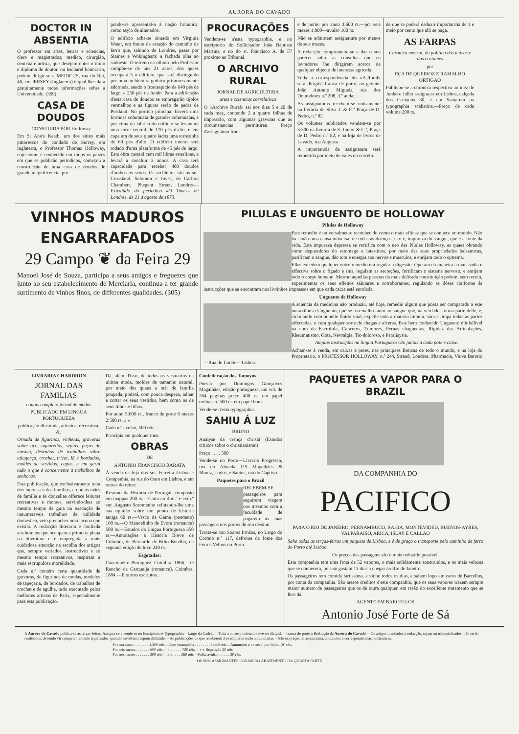AURORA DO CAVADO
DOCTOR IN ABSENTIA
O professor em artes, lettras e sciencias, clero e magistrados; medico, cirurgião, dentista e artista, que desejem obter o titulo e diploma de doutor, ou bacharel honorario, pódem dirigir-se a MEDICUS, rua do Rei, 46, em JERSEY (Inglaterra) o qual lhes dará gratuitamente todas informações sobre a Universidade. (369)
CASA DE DOUDOS
CONSTUIDA POR Holloway
Em St Ann's Keath, um dos sitios mais pittorescos do condado de Surrey, em Inglaterra, o Professor Thomaz Holloway, cujo nome é conhecido em todos os paizes em que se publicão periodicos, começou a construcção de uma casa de doudos de grande magnificencia, pro-
pondo-se apresental-a á nação britanica, como asylo de alienados.
O edificio acha-se situado em Virginia Water, em frente da estação do caminho de ferro que, sahindo de Londres, passa por Staines e Wokingham: a fachada olha ao sudoeste. O terreno escolhido pelo Professor compõe-se de uns 21 acres, dos quaes occupará 5 o edificio, que será distinguido por uma architetura gothica primorosamente adornada, sendo o frontespicio de 640 pés de largo, e 250 pés de fundo. Para a edificação d'esta casa de doudos se empregarão tijolos vermelhos e as figuras serão de pedra de Portland. No portico principal haverá uma formosa columnata de grandes columnatas, e por cima da fabrica do edificio se levantará uma torre central de 170 pés d'alto, e em capa um de seus quatro lados uma torresinha de 60 pés d'alto. O edificio inteiro será rodado d'uma plataforma de 45 pés de largo. Esta obra custará cem mil libras esterlinas, e levará a concluir 3 annos. A casa terá capacidade para receber 400 doudos d'ambos os sexos. Os architetos são os srs. Crossland, Salomon e Joves, de Carlton Chambers, Phegent Street, Londres—Extrahido do periodico «O Times» de Londres, de 21 d'agosto de 1873.
PROCURAÇÕES
Vendem-se n'esta typographia, e no escriptorio do Sollicitador João Baptista Martins, e no do sr. Francisco A. de F.ª proximo ao Tribunal.
O ARCHIVO RURAL
JORNAL DE AGRICULTURA
artes e sciencias correlativas
O «Archivo Rural» sai nos dias 5 e 20 de cada mez, contendo 2 a quatro folhas de impressão, com algumas gravuras que as circumstancias permittiren. Preço d'assignatura fran-
e de porte: por anno 3:600 rs.—por seis mezes 1:800—avulso 160 rs.
Não se admittem assignatura por menos de seis mezes.
A redacção compromette-se a dar o seu parecer sobre as consultas que os lavradores lhe dirigirem acerca de qualquer objecto de interesse agricola.
Toda a correspondencia do «A.Rural» será dirigida franca de porte, ao gerente João Antonio Migueis, rua dos Douradores n.º 208, 3.º andar.
As assignaturas recebem-se unicamente na livraria de Silva J. & C.ª Praça de D. Pedro, n.º 82.
Os volumes publicados vendem-se por 3:300 na livraria de S. Junior & C.ª, Praça de D. Pedro n.º 82, e na loja de livros de Lavado, rua Augusta
A importancia da assignatura será remettida por meio de vales do correio.
de que se poderá deduzir importancia de 1 e meio por cento que alli se paga.
AS FARPAS
Chronica mensal, da politica das lettras e dos costumes
por
EÇA DE QUEIROZ E RAMALHO ORTIGÃO
Publicou-se a chronica respectiva ao mez de Junho e Julho assigna-se em Lisboa, calçada dos Caetanos 30, e em Santarem na typographia scabatina.—Preço de cada volume 200 rs.
VINHOS MADUROS
ENGARRAFADOS
29 Campo ❦ da Feira 29
Manoel José de Souza, participa a seus amigos e freguezes que junto ao seu estabelecimento de Merciaria, continua a ter grande surtimento de vinhos finos, de differentes qualidades. (305)
PILULAS E UNGUENTO DE HOLLOWAY
Pilulas de Holloway
Este remedio é universalmente recouhecido como o mais efficaz que se conhece no mundo. Não ha senão uma causa universal de todas as doenças, isto é, impureza do sangue, que é a fonte da vida. Esta impureza depressa se rectifica com o uso das Pilulas Holloway, as quaes obrando como depuradores do estomago e intestinos, por meio das suas propriedades balsamicas, purificam o sangue, dão tom e energia aos nervos e musculos, e enrijam todo o systema.
Ellas excedem qualquer outro remedio em regular a digestão. Operam da maneira a mais sadia e effectiva sobre o figado e rins, regulam as secreções, fortificam o sistema nervoso, e enrijam todo o corpo humano. Mesmo aquellas pessoas da mais delicada constituição podem, sem receio, experimentar os seus effeitos salutares e corroborantes, regulando as dóses conforme ás instrucções que se encontram nos livrinhos impressos em que cada caixa está enrolada.
Unguento de Holloway
A sciencia da medicina não produziu, até hoje, remedio algum que possa ser comparado a este maravilhoso Unguento, que se assemelho tanto ao sangue que, na verdade, forma parte delle, e, circulando com aquelle fluido vital, expelle toda a materia impura, sára e limpa todas as partes affectadas, e cura qualquer sorte de chagas e alceras. Este bem conhecido Unguento é infallivel na cura da Escrofula, Canceros, Tumores, Pernas chaguentas, Rigidez das Articulações, Rheumatismo, Gota, Nevralgia, Tic-doloroso, e Paralisysia.
Amplas instrucções na lingua Portugueza vão juntas a cada pote e caixa.
Acham-se á venda, em caixas e potes, nas principaes Boticas de todo o mundo, e na loja do Proprietario, o PROFESSOR HOLLOWAY, n.º 244, Strand, Londres. Pharmacia, Viuva Barreto—Rua do Loreto—Lisboa.
LIVRARIA CHARDRON
JORNAL DAS FAMILIAS
o mais completo jornal de modas
PUBLICADO EM LINGUA PORTUGUEZA
publicação illustrada, artistica, recreativa, &.
Ornada de figurinos, vinhetas, gravuras sobre aço, aguarellas, sepias, peças de musica, desenhos de trabalhos sobre talagarça, crochet, tricot, lã e bordados, moldes de vestidos, capas, e em geral tudo o que é concernente a trabalhos de senhoras.
Esta publicação, que exclusivamente trata dos interesses das familias, e que ás mães de familia e ás donzellas offerece leituras recreativas e moraes, servindo-lhes ao mesmo tempo de guia na execução de innumeraveis trabalhos de utilidade domestica, veio preencher uma lacuna que existia. A redacção litteraria é confiada aos homens que occupam a primeira plana na litteratura e é empregada a mais cuidadosa attenção na escolha dos artigos que, sempre variados, instructivos e ao mesmo tempo recreativos, respiram a mais escrupulosa moralidade.
Cada n.º contém certa quantidade de gravuras, de figurinos de modas, modelos de tapeçaria, de bordados, de trabalhos de crochet e de agulha, tudo executado pelos melhores artistas de Paris, especialmente para esta publicação.
Dá, além d'isso, de todos os vestuarios da ultima moda, moldes de tamanho natural, por meio dos quaes a mãi de familia poupada, poderá, com pouca despeza, talhar e cortar os seus vestidos, bem como os de seus filhos e filhas.
Por anno 5:000 rs., franco de porte 6 mezes 2:500 rs. » »
Cada n.º avulso, 500 réis
Principia em qualquer mez.
OBRAS
DE
ANTONIO FRANCISCO BARATA
Á venda na loja dos srs. Ferreira Lisboa e Companhia, na rua do Ouro em Lisboa, e em outras do reino:
Resumo da Historia de Portugal, composto em mappas 200 rs.—Carta ao illm.º e exm.º snr. Augusto Soromenho refutando-lhe uma sua opinião sobre um ponto de historia antiga 60 rs.—Vasco da Gama (poemeto) 100 rs.—O Manoelinho de Evora (romance) 500 rs.—Estudos da Lingua Portugueza 350 rs.—Annotações á Historia Breve de Coimbra, de Bernardo de Brito Botelho, na segunda edição de luxo 240 rs.
Esgotadas:
Cancioneiro Portuguez, Coimbra, 1866.—O Rancho da Carqueija (romance), Coimbra, 1884.—E outros escriptos.
Confederação dos Tamoyos
Poesia por Domingos Gonçalves Magalhães, edição portugueza, um vol. de 264 paginas preço 400 rs. em papel ordinario, 500 rs. em papel bom.
Vende-se n'esta typographia.
SAHIU Á LUZ
BRUNO
Analyse da crença christã (Estudos criticos sobre o christianismo)
Preço . . . . 500
Vende-se no Porto—Livraria Progresso, rua do Almada 119—Magalhães & Moniz, Loyos, e Santos, rua do Captivo.
Paquetes para o Brazil
RECEBEM-SE passageiros para seguirem viagem nos mesmos com a faculdade de pagarem as suas passagens nos portos do seu destino.
Tracta-se con Soares Irmãos, no Largo do Correio n.º 117, defronte da fonte dos Ferros Velhos no Porto.
PAQUETES A VAPOR PARA O BRAZIL
DA COMPANHIA DO
PACIFICO
PARA O RIO DE JANEIRO, PERNAMBUCO, BAHIA, MONTEVIDEU, BUENOS-AYRES, VALPARAISO, ARICA, ISLAY E CALLAO
Sahe todas as terças-feiras um paquete de Lisboa, e é de graça o transporte pelo caminho de ferro do Porto até Lisboa.
Os preços das passagens são o mais reduzido possivel.
Esta companhia tem uma frota de 52 vapores, o mais solidamente aonstruidos, e os mais velozes que se conhecem, pois só gastam 13 dias a chegar ao Rio de Janeiro.
Os passageiros tem comida fartissima, e vinho todos os dias, e sahem logo em carro de Barcellos, por conta da companhia. São taesos creditos d'esta companhia, que os seus vapores trazem sempre maior numero de passageiros que os de outra qualquer, em rasão do excellente tratamento que se lhes dá.
AGENTE EM BARCELLOS
Antonio José Forte de Sá
A Aurora do Cavado publica-se ás terças-feiras. Assigna-se e vende-se no Escriptorio e Typographia—Largo da Cadeia.—Toda a correspondencia deve ser dirigida—franca de porte á Redacção da Aurora do Cavado.—Os artigos mandados á redacção, sejam ou não publicados, não serão restituidos, devendo vir competentemente legalisados, quando involvam responsabilidade.—As publicações de que receberem 2 exemplares serão annunciadas.—São os preços da assignatura, annuncios e correspondencias particulares.
Por um anno . . . . . . . . 1:200 réis—Com estampilha . . . . . . . . 1:440 réis—Annuncios e corresp. por linha . 30 réis
Por seis mezes . . . . . . . 600 réis— » . . . . . . 720 réis— » » Repetição 20 réis
Por tres mezes . . . . . . . 300 réis— » » . . . . 360 réis—Folha avulso . . . . . . 30 réis
OS SRS. ASSIGNANTES GOSAM DO ABATIMENTO DA QUARTA PARTE